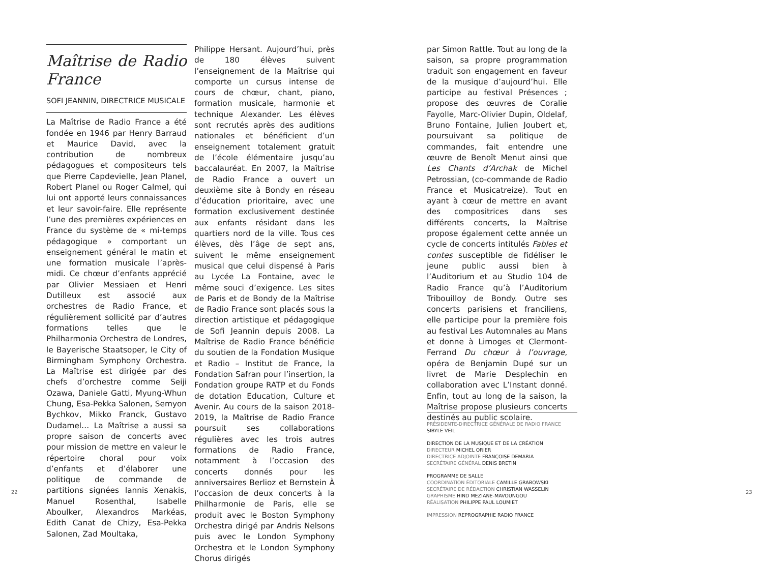Maîtrise de Radio France
SOFI JEANNIN, DIRECTRICE MUSICALE
La Maîtrise de Radio France a été fondée en 1946 par Henry Barraud et Maurice David, avec la contribution de nombreux pédagogues et compositeurs tels que Pierre Capdevielle, Jean Planel, Robert Planel ou Roger Calmel, qui lui ont apporté leurs connaissances et leur savoir-faire. Elle représente l’une des premières expériences en France du système de « mi-temps pédagogique » comportant un enseignement général le matin et une formation musicale l’après-midi. Ce chœur d’enfants apprécié par Olivier Messiaen et Henri Dutilleux est associé aux orchestres de Radio France, et régulièrement sollicité par d’autres formations telles que le Philharmonia Orchestra de Londres, le Bayerische Staatsoper, le City of Birmingham Symphony Orchestra. La Maîtrise est dirigée par des chefs d’orchestre comme Seiji Ozawa, Daniele Gatti, Myung-Whun Chung, Esa-Pekka Salonen, Semyon Bychkov, Mikko Franck, Gustavo Dudamel… La Maîtrise a aussi sa propre saison de concerts avec pour mission de mettre en valeur le répertoire choral pour voix d’enfants et d’élaborer une politique de commande de partitions signées Iannis Xenakis, Manuel Rosenthal, Isabelle Aboulker, Alexandros Markéas, Edith Canat de Chizy, Esa-Pekka Salonen, Zad Moultaka,
22
Philippe Hersant. Aujourd’hui, près de 180 élèves suivent l’enseignement de la Maîtrise qui comporte un cursus intense de cours de chœur, chant, piano, formation musicale, harmonie et technique Alexander. Les élèves sont recrutés après des auditions nationales et bénéficient d’un enseignement totalement gratuit de l’école élémentaire jusqu’au baccalauréat. En 2007, la Maîtrise de Radio France a ouvert un deuxième site à Bondy en réseau d’éducation prioritaire, avec une formation exclusivement destinée aux enfants résidant dans les quartiers nord de la ville. Tous ces élèves, dès l’âge de sept ans, suivent le même enseignement musical que celui dispensé à Paris au Lycée La Fontaine, avec le même souci d’exigence. Les sites de Paris et de Bondy de la Maîtrise de Radio France sont placés sous la direction artistique et pédagogique de Sofi Jeannin depuis 2008. La Maîtrise de Radio France bénéficie du soutien de la Fondation Musique et Radio – Institut de France, la Fondation Safran pour l’insertion, la Fondation groupe RATP et du Fonds de dotation Education, Culture et Avenir. Au cours de la saison 2018-2019, la Maîtrise de Radio France poursuit ses collaborations régulières avec les trois autres formations de Radio France, notamment à l’occasion des concerts donnés pour les anniversaires Berlioz et Bernstein À l’occasion de deux concerts à la Philharmonie de Paris, elle se produit avec le Boston Symphony Orchestra dirigé par Andris Nelsons puis avec le London Symphony Orchestra et le London Symphony Chorus dirigés
par Simon Rattle. Tout au long de la saison, sa propre programmation traduit son engagement en faveur de la musique d’aujourd’hui. Elle participe au festival Présences ; propose des œuvres de Coralie Fayolle, Marc-Olivier Dupin, Oldelaf, Bruno Fontaine, Julien Joubert et, poursuivant sa politique de commandes, fait entendre une œuvre de Benoît Menut ainsi que Les Chants d’Archak de Michel Petrossian, (co-commande de Radio France et Musicatreize). Tout en ayant à cœur de mettre en avant des compositrices dans ses différents concerts, la Maîtrise propose également cette année un cycle de concerts intitulés Fables et contes susceptible de fidéliser le jeune public aussi bien à l’Auditorium et au Studio 104 de Radio France qu’à l’Auditorium Tribouilloy de Bondy. Outre ses concerts parisiens et franciliens, elle participe pour la première fois au festival Les Automnales au Mans et donne à Limoges et Clermont-Ferrand Du chœur à l’ouvrage, opéra de Benjamin Dupé sur un livret de Marie Desplechin en collaboration avec L’Instant donné. Enfin, tout au long de la saison, la Maîtrise propose plusieurs concerts destinés au public scolaire.
PRÉSIDENTE-DIRECTRICE GÉNÉRALE DE RADIO FRANCE SIBYLE VEIL
DIRECTION DE LA MUSIQUE ET DE LA CRÉATION
DIRECTEUR MICHEL ORIER
DIRECTRICE ADJOINTE FRANÇOISE DEMARIA
SECRÉTAIRE GÉNÉRAL DENIS BRETIN
PROGRAMME DE SALLE
COORDINATION ÉDITORIALE CAMILLE GRABOWSKI
SECRÉTAIRE DE RÉDACTION CHRISTIAN WASSELIN
GRAPHISME HIND MEZIANE-MAVOUNGOU
RÉALISATION PHILIPPE PAUL LOUMIET
IMPRESSION REPROGRAPHIE RADIO FRANCE
23